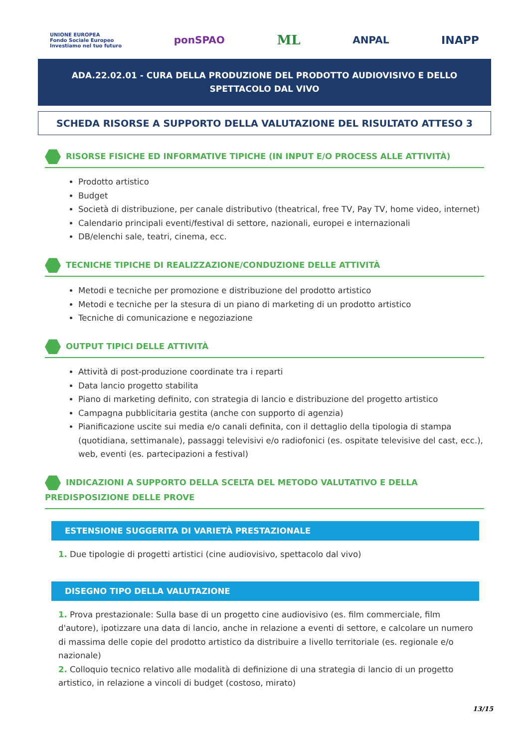UNIONE EUROPEA
Fondo Sociale Europeo
Investiamo nel tuo futuro ponSPAO ML ANPAL INAPP
ADA.22.02.01 - CURA DELLA PRODUZIONE DEL PRODOTTO AUDIOVISIVO E DELLO SPETTACOLO DAL VIVO
SCHEDA RISORSE A SUPPORTO DELLA VALUTAZIONE DEL RISULTATO ATTESO 3
RISORSE FISICHE ED INFORMATIVE TIPICHE (IN INPUT E/O PROCESS ALLE ATTIVITÀ)
Prodotto artistico
Budget
Società di distribuzione, per canale distributivo (theatrical, free TV, Pay TV, home video, internet)
Calendario principali eventi/festival di settore, nazionali, europei e internazionali
DB/elenchi sale, teatri, cinema, ecc.
TECNICHE TIPICHE DI REALIZZAZIONE/CONDUZIONE DELLE ATTIVITÀ
Metodi e tecniche per promozione e distribuzione del prodotto artistico
Metodi e tecniche per la stesura di un piano di marketing di un prodotto artistico
Tecniche di comunicazione e negoziazione
OUTPUT TIPICI DELLE ATTIVITÀ
Attività di post-produzione coordinate tra i reparti
Data lancio progetto stabilita
Piano di marketing definito, con strategia di lancio e distribuzione del progetto artistico
Campagna pubblicitaria gestita (anche con supporto di agenzia)
Pianificazione uscite sui media e/o canali definita, con il dettaglio della tipologia di stampa (quotidiana, settimanale), passaggi televisivi e/o radiofonici (es. ospitate televisive del cast, ecc.), web, eventi (es. partecipazioni a festival)
INDICAZIONI A SUPPORTO DELLA SCELTA DEL METODO VALUTATIVO E DELLA PREDISPOSIZIONE DELLE PROVE
ESTENSIONE SUGGERITA DI VARIETÀ PRESTAZIONALE
1. Due tipologie di progetti artistici (cine audiovisivo, spettacolo dal vivo)
DISEGNO TIPO DELLA VALUTAZIONE
1. Prova prestazionale: Sulla base di un progetto cine audiovisivo (es. film commerciale, film d'autore), ipotizzare una data di lancio, anche in relazione a eventi di settore, e calcolare un numero di massima delle copie del prodotto artistico da distribuire a livello territoriale (es. regionale e/o nazionale)
2. Colloquio tecnico relativo alle modalità di definizione di una strategia di lancio di un progetto artistico, in relazione a vincoli di budget (costoso, mirato)
13/15